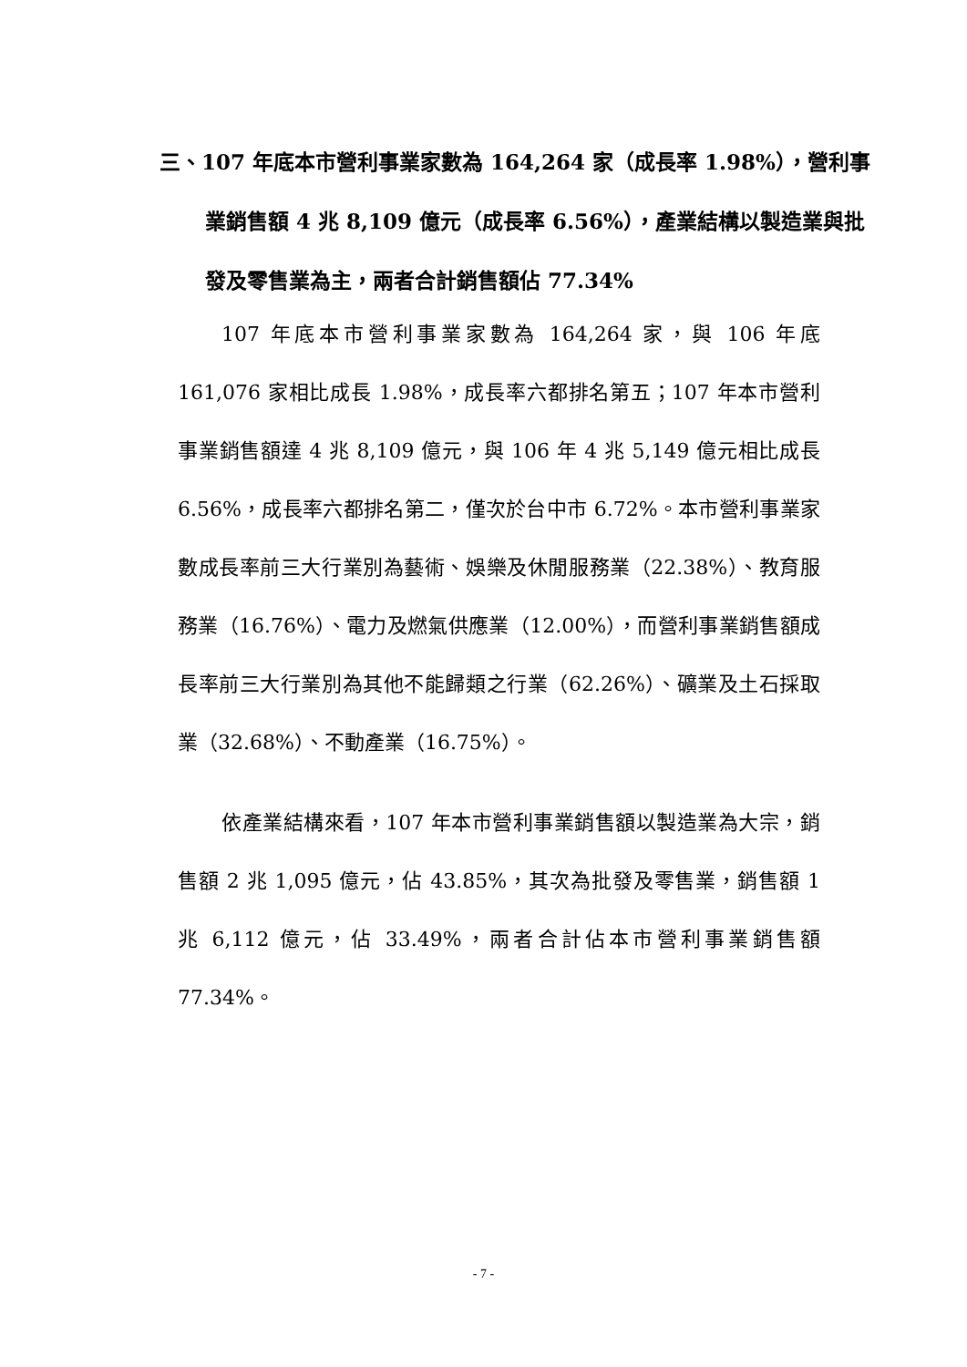三、107 年底本市營利事業家數為 164,264 家（成長率 1.98%），營利事業銷售額 4 兆 8,109 億元（成長率 6.56%），產業結構以製造業與批發及零售業為主，兩者合計銷售額佔 77.34%
107 年底本市營利事業家數為 164,264 家，與 106 年底 161,076 家相比成長 1.98%，成長率六都排名第五；107 年本市營利事業銷售額達 4 兆 8,109 億元，與 106 年 4 兆 5,149 億元相比成長 6.56%，成長率六都排名第二，僅次於台中市 6.72%。本市營利事業家數成長率前三大行業別為藝術、娛樂及休閒服務業（22.38%）、教育服務業（16.76%）、電力及燃氣供應業（12.00%），而營利事業銷售額成長率前三大行業別為其他不能歸類之行業（62.26%）、礦業及土石採取業（32.68%）、不動產業（16.75%）。
依產業結構來看，107 年本市營利事業銷售額以製造業為大宗，銷售額 2 兆 1,095 億元，佔 43.85%，其次為批發及零售業，銷售額 1 兆 6,112 億元，佔 33.49%，兩者合計佔本市營利事業銷售額 77.34%。
- 7 -